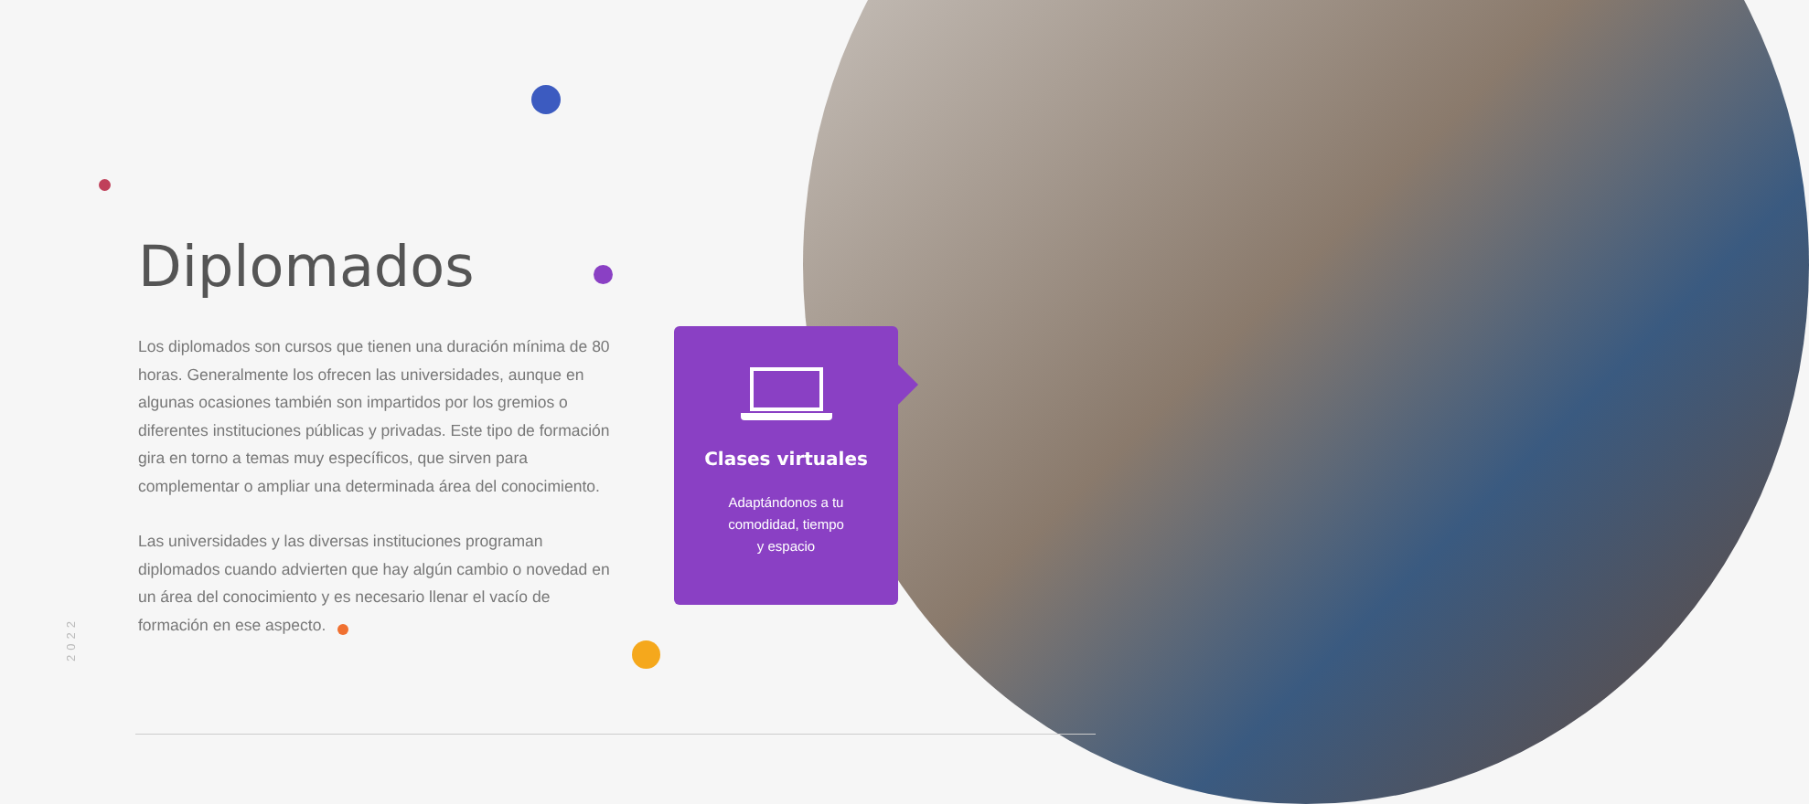Diplomados
Los diplomados son cursos que tienen una duración mínima de 80 horas. Generalmente los ofrecen las universidades, aunque en algunas ocasiones también son impartidos por los gremios o diferentes instituciones públicas y privadas. Este tipo de formación gira en torno a temas muy específicos, que sirven para complementar o ampliar una determinada área del conocimiento.
Las universidades y las diversas instituciones programan diplomados cuando advierten que hay algún cambio o novedad en un área del conocimiento y es necesario llenar el vacío de formación en ese aspecto.
Clases virtuales
Adaptándonos a tu
comodidad, tiempo
y espacio
2022